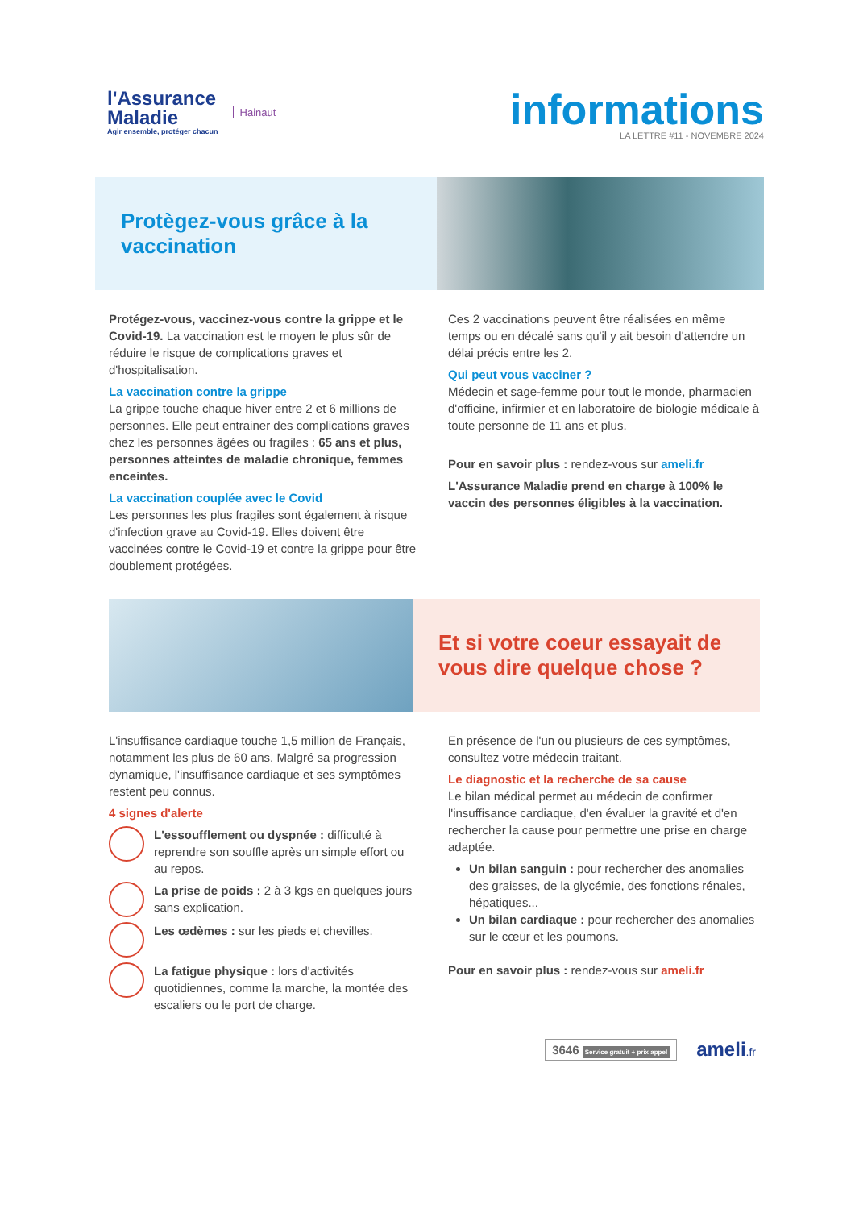l'Assurance
Maladie
Agir ensemble, protéger chacun
Hainaut
informations
LA LETTRE #11 - NOVEMBRE 2024
Protègez-vous grâce à la
vaccination
Protégez-vous, vaccinez-vous contre la grippe et le Covid-19. La vaccination est le moyen le plus sûr de réduire le risque de complications graves et d'hospitalisation.
La vaccination contre la grippe
La grippe touche chaque hiver entre 2 et 6 millions de personnes. Elle peut entrainer des complications graves chez les personnes âgées ou fragiles : 65 ans et plus, personnes atteintes de maladie chronique, femmes enceintes.
La vaccination couplée avec le Covid
Les personnes les plus fragiles sont également à risque d'infection grave au Covid-19. Elles doivent être vaccinées contre le Covid-19 et contre la grippe pour être doublement protégées.
Ces 2 vaccinations peuvent être réalisées en même temps ou en décalé sans qu'il y ait besoin d'attendre un délai précis entre les 2.
Qui peut vous vacciner ?
Médecin et sage-femme pour tout le monde, pharmacien d'officine, infirmier et en laboratoire de biologie médicale à toute personne de 11 ans et plus.
Pour en savoir plus : rendez-vous sur ameli.fr
L'Assurance Maladie prend en charge à 100% le vaccin des personnes éligibles à la vaccination.
Et si votre coeur essayait de
vous dire quelque chose ?
L'insuffisance cardiaque touche 1,5 million de Français, notamment les plus de 60 ans. Malgré sa progression dynamique, l'insuffisance cardiaque et ses symptômes restent peu connus.
4 signes d'alerte
L'essoufflement ou dyspnée : difficulté à reprendre son souffle après un simple effort ou au repos.
La prise de poids : 2 à 3 kgs en quelques jours sans explication.
Les œdèmes : sur les pieds et chevilles.
La fatigue physique : lors d'activités quotidiennes, comme la marche, la montée des escaliers ou le port de charge.
En présence de l'un ou plusieurs de ces symptômes, consultez votre médecin traitant.
Le diagnostic et la recherche de sa cause
Le bilan médical permet au médecin de confirmer l'insuffisance cardiaque, d'en évaluer la gravité et d'en rechercher la cause pour permettre une prise en charge adaptée.
Un bilan sanguin : pour rechercher des anomalies des graisses, de la glycémie, des fonctions rénales, hépatiques...
Un bilan cardiaque : pour rechercher des anomalies sur le cœur et les poumons.
Pour en savoir plus : rendez-vous sur ameli.fr
3646 Service gratuit + prix appel
ameli.fr